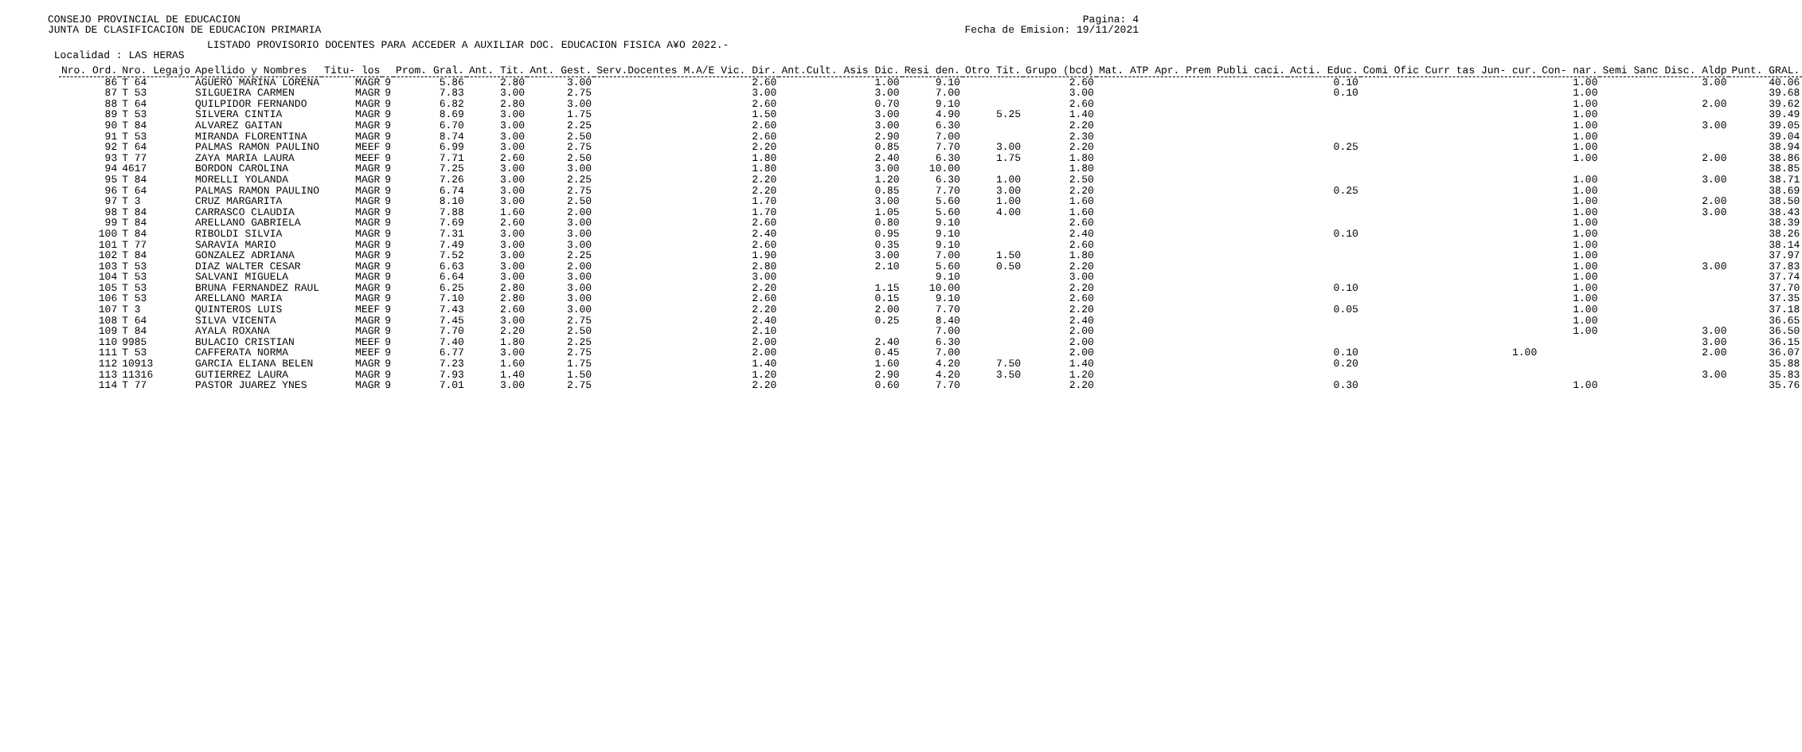Pagina: 4
Fecha de Emision: 19/11/2021
CONSEJO PROVINCIAL DE EDUCACION
JUNTA DE CLASIFICACION DE EDUCACION PRIMARIA
LISTADO PROVISORIO DOCENTES PARA ACCEDER A AUXILIAR DOC. EDUCACION FISICA A¥O 2022.-
 Localidad : LAS HERAS
| Nro. Ord. | Nro. Legajo | Apellido y Nombres | Titu- los | | Prom. Gral. | Ant. Tit. | Ant. Gest. | Serv.Docentes M.A/E Vic. Dir. | Ant.Cult. Asis Dic. | Resi den. | Otro Tit. | Grupo (bcd) | Mat. ATP Apr. Prem Publi caci. | Acti. Educ. | Comi Ofic Curr tas Jun- cur. | Con- nar. | Semi Sanc Disc. Aldp | Punt. GRAL. |
| --- | --- | --- | --- | --- | --- | --- | --- | --- | --- | --- | --- | --- | --- | --- | --- | --- | --- | --- |
| 86 | T 64 | AGUERO MARINA LORENA | MAGR | 9 | 5.86 | 2.80 | 3.00 | 2.60 | 1.00 | 9.10 | | 2.60 | | 0.10 | | 1.00 | 3.00 | 40.06 |
| 87 | T 53 | SILGUEIRA CARMEN | MAGR | 9 | 7.83 | 3.00 | 2.75 | 3.00 | 3.00 | 7.00 | | 3.00 | | 0.10 | | 1.00 | | 39.68 |
| 88 | T 64 | QUILPIDOR FERNANDO | MAGR | 9 | 6.82 | 2.80 | 3.00 | 2.60 | 0.70 | 9.10 | | 2.60 | | | | 1.00 | 2.00 | 39.62 |
| 89 | T 53 | SILVERA CINTIA | MAGR | 9 | 8.69 | 3.00 | 1.75 | 1.50 | 3.00 | 4.90 | 5.25 | 1.40 | | | | 1.00 | | 39.49 |
| 90 | T 84 | ALVAREZ GAITAN | MAGR | 9 | 6.70 | 3.00 | 2.25 | 2.60 | 3.00 | 6.30 | | 2.20 | | | | 1.00 | 3.00 | 39.05 |
| 91 | T 53 | MIRANDA FLORENTINA | MAGR | 9 | 8.74 | 3.00 | 2.50 | 2.60 | 2.90 | 7.00 | | 2.30 | | | | 1.00 | | 39.04 |
| 92 | T 64 | PALMAS RAMON PAULINO | MEEF | 9 | 6.99 | 3.00 | 2.75 | 2.20 | 0.85 | 7.70 | 3.00 | 2.20 | | 0.25 | | 1.00 | | 38.94 |
| 93 | T 77 | ZAYA MARIA LAURA | MEEF | 9 | 7.71 | 2.60 | 2.50 | 1.80 | 2.40 | 6.30 | 1.75 | 1.80 | | | | 1.00 | 2.00 | 38.86 |
| 94 | 4617 | BORDON CAROLINA | MAGR | 9 | 7.25 | 3.00 | 3.00 | 1.80 | 3.00 | 10.00 | | 1.80 | | | | | | 38.85 |
| 95 | T 84 | MORELLI YOLANDA | MAGR | 9 | 7.26 | 3.00 | 2.25 | 2.20 | 1.20 | 6.30 | 1.00 | 2.50 | | | | 1.00 | 3.00 | 38.71 |
| 96 | T 64 | PALMAS RAMON PAULINO | MAGR | 9 | 6.74 | 3.00 | 2.75 | 2.20 | 0.85 | 7.70 | 3.00 | 2.20 | | 0.25 | | 1.00 | | 38.69 |
| 97 | T 3 | CRUZ MARGARITA | MAGR | 9 | 8.10 | 3.00 | 2.50 | 1.70 | 3.00 | 5.60 | 1.00 | 1.60 | | | | 1.00 | 2.00 | 38.50 |
| 98 | T 84 | CARRASCO CLAUDIA | MAGR | 9 | 7.88 | 1.60 | 2.00 | 1.70 | 1.05 | 5.60 | 4.00 | 1.60 | | | | 1.00 | 3.00 | 38.43 |
| 99 | T 84 | ARELLANO GABRIELA | MAGR | 9 | 7.69 | 2.60 | 3.00 | 2.60 | 0.80 | 9.10 | | 2.60 | | | | 1.00 | | 38.39 |
| 100 | T 84 | RIBOLDI SILVIA | MAGR | 9 | 7.31 | 3.00 | 3.00 | 2.40 | 0.95 | 9.10 | | 2.40 | | 0.10 | | 1.00 | | 38.26 |
| 101 | T 77 | SARAVIA MARIO | MAGR | 9 | 7.49 | 3.00 | 3.00 | 2.60 | 0.35 | 9.10 | | 2.60 | | | | 1.00 | | 38.14 |
| 102 | T 84 | GONZALEZ ADRIANA | MAGR | 9 | 7.52 | 3.00 | 2.25 | 1.90 | 3.00 | 7.00 | 1.50 | 1.80 | | | | 1.00 | | 37.97 |
| 103 | T 53 | DIAZ WALTER CESAR | MAGR | 9 | 6.63 | 3.00 | 2.00 | 2.80 | 2.10 | 5.60 | 0.50 | 2.20 | | | | 1.00 | 3.00 | 37.83 |
| 104 | T 53 | SALVANI MIGUELA | MAGR | 9 | 6.64 | 3.00 | 3.00 | 3.00 | | 9.10 | | 3.00 | | | | 1.00 | | 37.74 |
| 105 | T 53 | BRUNA FERNANDEZ RAUL | MAGR | 9 | 6.25 | 2.80 | 3.00 | 2.20 | 1.15 | 10.00 | | 2.20 | | 0.10 | | 1.00 | | 37.70 |
| 106 | T 53 | ARELLANO MARIA | MAGR | 9 | 7.10 | 2.80 | 3.00 | 2.60 | 0.15 | 9.10 | | 2.60 | | | | 1.00 | | 37.35 |
| 107 | T 3 | QUINTEROS LUIS | MEEF | 9 | 7.43 | 2.60 | 3.00 | 2.20 | 2.00 | 7.70 | | 2.20 | | 0.05 | | 1.00 | | 37.18 |
| 108 | T 64 | SILVA VICENTA | MAGR | 9 | 7.45 | 3.00 | 2.75 | 2.40 | 0.25 | 8.40 | | 2.40 | | | | 1.00 | | 36.65 |
| 109 | T 84 | AYALA ROXANA | MAGR | 9 | 7.70 | 2.20 | 2.50 | 2.10 | | 7.00 | | 2.00 | | | | 1.00 | 3.00 | 36.50 |
| 110 | 9985 | BULACIO CRISTIAN | MEEF | 9 | 7.40 | 1.80 | 2.25 | 2.00 | 2.40 | 6.30 | | 2.00 | | | | | 3.00 | 36.15 |
| 111 | T 53 | CAFFERATA NORMA | MEEF | 9 | 6.77 | 3.00 | 2.75 | 2.00 | 0.45 | 7.00 | | 2.00 | | 0.10 | 1.00 | | 2.00 | 36.07 |
| 112 | 10913 | GARCIA ELIANA BELEN | MAGR | 9 | 7.23 | 1.60 | 1.75 | 1.40 | 1.60 | 4.20 | 7.50 | 1.40 | | 0.20 | | | | 35.88 |
| 113 | 11316 | GUTIERREZ LAURA | MAGR | 9 | 7.93 | 1.40 | 1.50 | 1.20 | 2.90 | 4.20 | 3.50 | 1.20 | | | | | 3.00 | 35.83 |
| 114 | T 77 | PASTOR JUAREZ YNES | MAGR | 9 | 7.01 | 3.00 | 2.75 | 2.20 | 0.60 | 7.70 | | 2.20 | | 0.30 | | 1.00 | | 35.76 |